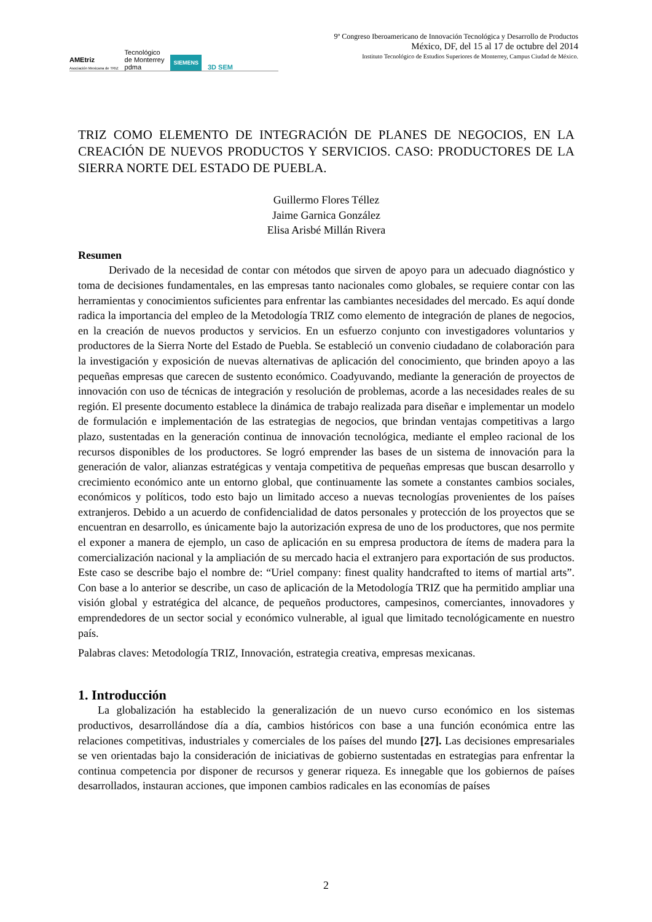AMEtriz
Asociación Mexicana de TRIZ Tecnológico
de Monterrey
pdma SIEMENS 3D SEM
9º Congreso Iberoamericano de Innovación Tecnológica y Desarrollo de Productos
México, DF, del 15 al 17 de octubre del 2014
Instituto Tecnológico de Estudios Superiores de Monterrey, Campus Ciudad de México.
TRIZ COMO ELEMENTO DE INTEGRACIÓN DE PLANES DE NEGOCIOS, EN LA CREACIÓN DE NUEVOS PRODUCTOS Y SERVICIOS. CASO: PRODUCTORES DE LA SIERRA NORTE DEL ESTADO DE PUEBLA.
Guillermo Flores Téllez
Jaime Garnica González
Elisa Arisbé Millán Rivera
Resumen
Derivado de la necesidad de contar con métodos que sirven de apoyo para un adecuado diagnóstico y toma de decisiones fundamentales, en las empresas tanto nacionales como globales, se requiere contar con las herramientas y conocimientos suficientes para enfrentar las cambiantes necesidades del mercado. Es aquí donde radica la importancia del empleo de la Metodología TRIZ como elemento de integración de planes de negocios, en la creación de nuevos productos y servicios. En un esfuerzo conjunto con investigadores voluntarios y productores de la Sierra Norte del Estado de Puebla. Se estableció un convenio ciudadano de colaboración para la investigación y exposición de nuevas alternativas de aplicación del conocimiento, que brinden apoyo a las pequeñas empresas que carecen de sustento económico. Coadyuvando, mediante la generación de proyectos de innovación con uso de técnicas de integración y resolución de problemas, acorde a las necesidades reales de su región. El presente documento establece la dinámica de trabajo realizada para diseñar e implementar un modelo de formulación e implementación de las estrategias de negocios, que brindan ventajas competitivas a largo plazo, sustentadas en la generación continua de innovación tecnológica, mediante el empleo racional de los recursos disponibles de los productores. Se logró emprender las bases de un sistema de innovación para la generación de valor, alianzas estratégicas y ventaja competitiva de pequeñas empresas que buscan desarrollo y crecimiento económico ante un entorno global, que continuamente las somete a constantes cambios sociales, económicos y políticos, todo esto bajo un limitado acceso a nuevas tecnologías provenientes de los países extranjeros. Debido a un acuerdo de confidencialidad de datos personales y protección de los proyectos que se encuentran en desarrollo, es únicamente bajo la autorización expresa de uno de los productores, que nos permite el exponer a manera de ejemplo, un caso de aplicación en su empresa productora de ítems de madera para la comercialización nacional y la ampliación de su mercado hacia el extranjero para exportación de sus productos. Este caso se describe bajo el nombre de: “Uriel company: finest quality handcrafted to items of martial arts”. Con base a lo anterior se describe, un caso de aplicación de la Metodología TRIZ que ha permitido ampliar una visión global y estratégica del alcance, de pequeños productores, campesinos, comerciantes, innovadores y emprendedores de un sector social y económico vulnerable, al igual que limitado tecnológicamente en nuestro país.
Palabras claves: Metodología TRIZ, Innovación, estrategia creativa, empresas mexicanas.
1. Introducción
La globalización ha establecido la generalización de un nuevo curso económico en los sistemas productivos, desarrollándose día a día, cambios históricos con base a una función económica entre las relaciones competitivas, industriales y comerciales de los países del mundo [27]. Las decisiones empresariales se ven orientadas bajo la consideración de iniciativas de gobierno sustentadas en estrategias para enfrentar la continua competencia por disponer de recursos y generar riqueza. Es innegable que los gobiernos de países desarrollados, instauran acciones, que imponen cambios radicales en las economías de países
2